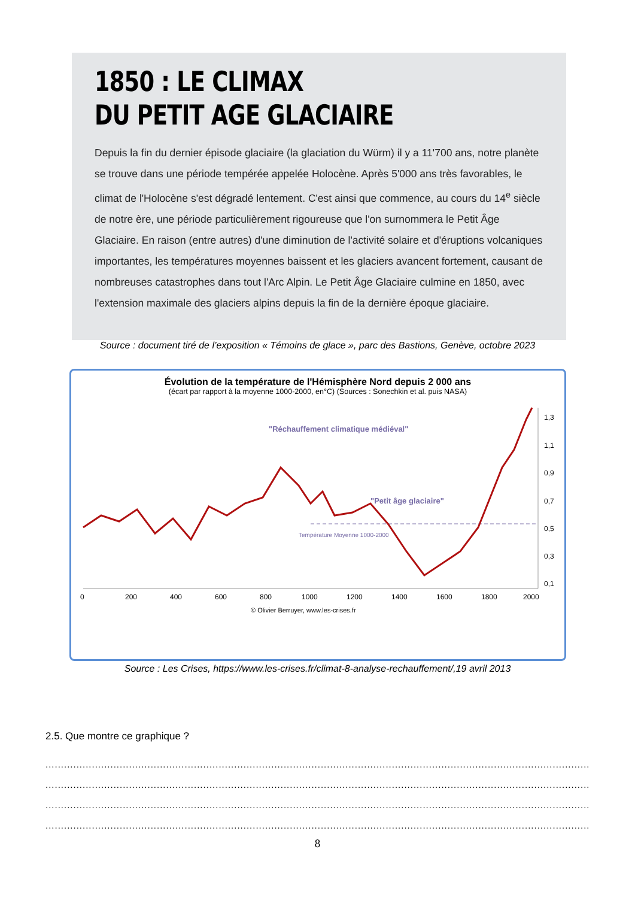1850 : LE CLIMAX
DU PETIT AGE GLACIAIRE
Depuis la fin du dernier épisode glaciaire (la glaciation du Würm) il y a 11'700 ans, notre planète se trouve dans une période tempérée appelée Holocène. Après 5'000 ans très favorables, le climat de l'Holocène s'est dégradé lentement. C'est ainsi que commence, au cours du 14<sup>e</sup> siècle de notre ère, une période particulièrement rigoureuse que l'on surnommera le Petit Âge Glaciaire. En raison (entre autres) d'une diminution de l'activité solaire et d'éruptions volcaniques importantes, les températures moyennes baissent et les glaciers avancent fortement, causant de nombreuses catastrophes dans tout l'Arc Alpin. Le Petit Âge Glaciaire culmine en 1850, avec l'extension maximale des glaciers alpins depuis la fin de la dernière époque glaciaire.
Source : document tiré de l’exposition « Témoins de glace », parc des Bastions, Genève, octobre 2023
Évolution de la température de l'Hémisphère Nord depuis 2 000 ans
(écart par rapport à la moyenne 1000-2000, en°C) (Sources : Sonechkin et al. puis NASA)
"Petit âge glaciaire"
"Réchauffement climatique médiéval"
Température Moyenne 1000-2000
0
200
400
600
800
1000
1200
1400
1600
1800
2000
1,3
1,1
0,9
0,7
0,5
0,3
0,1
© Olivier Berruyer, www.les-crises.fr
Source : Les Crises, https://www.les-crises.fr/climat-8-analyse-rechauffement/,19 avril 2013
2.5. Que montre ce graphique ?
................................................................................................................................................................................
................................................................................................................................................................................
................................................................................................................................................................................
................................................................................................................................................................................
8